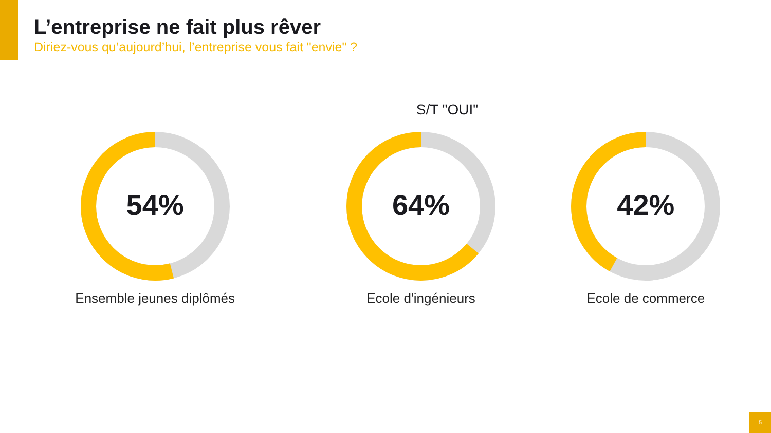L’entreprise ne fait plus rêver
Diriez-vous qu’aujourd’hui, l’entreprise vous fait "envie" ?
S/T "OUI"
54%
Ensemble jeunes diplômés
64%
Ecole d'ingénieurs
42%
Ecole de commerce
5